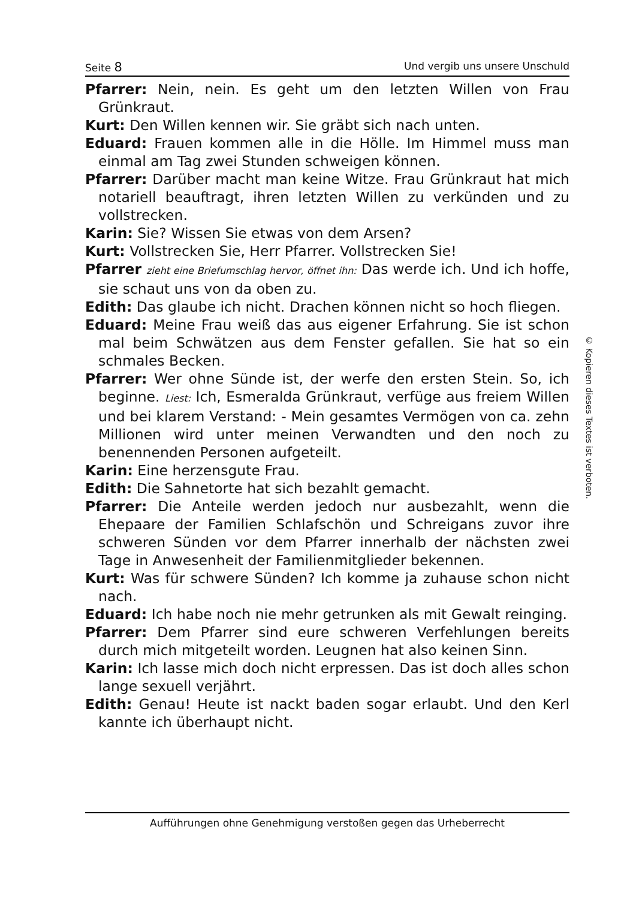Seite 8 Und vergib uns unsere Unschuld
Pfarrer: Nein, nein. Es geht um den letzten Willen von Frau Grünkraut.
Kurt: Den Willen kennen wir. Sie gräbt sich nach unten.
Eduard: Frauen kommen alle in die Hölle. Im Himmel muss man einmal am Tag zwei Stunden schweigen können.
Pfarrer: Darüber macht man keine Witze. Frau Grünkraut hat mich notariell beauftragt, ihren letzten Willen zu verkünden und zu vollstrecken.
Karin: Sie? Wissen Sie etwas von dem Arsen?
Kurt: Vollstrecken Sie, Herr Pfarrer. Vollstrecken Sie!
Pfarrer zieht eine Briefumschlag hervor, öffnet ihn: Das werde ich. Und ich hoffe, sie schaut uns von da oben zu.
Edith: Das glaube ich nicht. Drachen können nicht so hoch fliegen.
Eduard: Meine Frau weiß das aus eigener Erfahrung. Sie ist schon mal beim Schwätzen aus dem Fenster gefallen. Sie hat so ein schmales Becken.
Pfarrer: Wer ohne Sünde ist, der werfe den ersten Stein. So, ich beginne. Liest: Ich, Esmeralda Grünkraut, verfüge aus freiem Willen und bei klarem Verstand: - Mein gesamtes Vermögen von ca. zehn Millionen wird unter meinen Verwandten und den noch zu benennenden Personen aufgeteilt.
Karin: Eine herzensgute Frau.
Edith: Die Sahnetorte hat sich bezahlt gemacht.
Pfarrer: Die Anteile werden jedoch nur ausbezahlt, wenn die Ehepaare der Familien Schlafschön und Schreigans zuvor ihre schweren Sünden vor dem Pfarrer innerhalb der nächsten zwei Tage in Anwesenheit der Familienmitglieder bekennen.
Kurt: Was für schwere Sünden? Ich komme ja zuhause schon nicht nach.
Eduard: Ich habe noch nie mehr getrunken als mit Gewalt reinging.
Pfarrer: Dem Pfarrer sind eure schweren Verfehlungen bereits durch mich mitgeteilt worden. Leugnen hat also keinen Sinn.
Karin: Ich lasse mich doch nicht erpressen. Das ist doch alles schon lange sexuell verjährt.
Edith: Genau! Heute ist nackt baden sogar erlaubt. Und den Kerl kannte ich überhaupt nicht.
© Kopieren dieses Textes ist verboten.
Aufführungen ohne Genehmigung verstoßen gegen das Urheberrecht